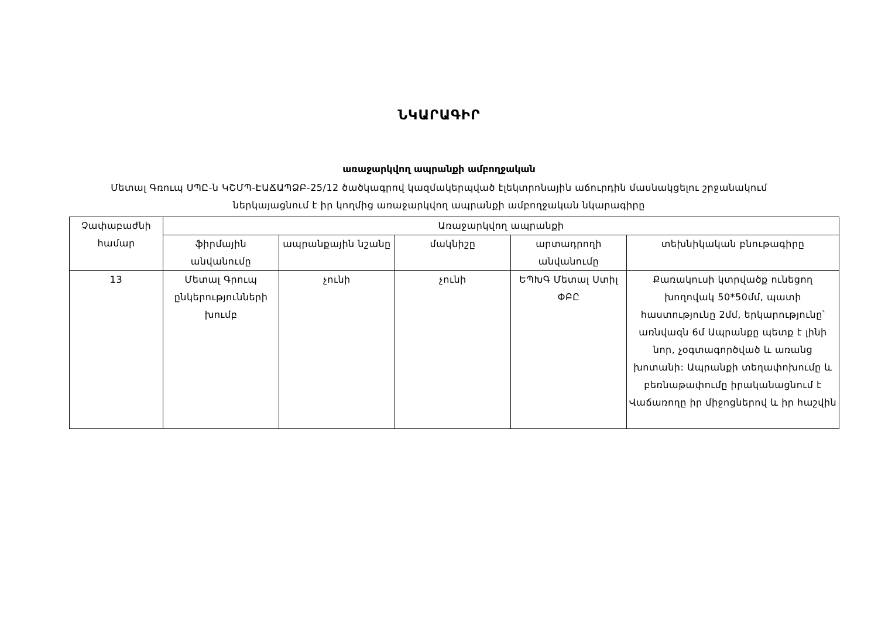ՆԿԱՐԱԳԻՐ
առաջարկվող ապրանքի ամբողջական
Մետալ Գռուպ ՍՊԸ-ն ԿՇՄՊ-ԷԱՃԱՊՁԲ-25/12 ծածկագրով կազմակերպված էլեկտրոնային աճուրդին մասնակցելու շրջանակում
ներկայացնում է իր կողմից առաջարկվող ապրանքի ամբողջական նկարագիրը
| Չափաբաժնի համար | Առաջարկվող ապրանքի | | | | |
| --- | --- | --- | --- | --- | --- |
| | ֆիրմային անվանումը | ապրանքային նշանը | մակնիշը | արտադրողի անվանումը | տեխնիկական բնութագիրը |
| 13 | Մետալ Գրուպ ընկերությունների խումբ | չունի | չունի | ԵՊԽԳ Մետալ Ստիլ ՓԲԸ | Քառակուսի կտրվածք ունեցող խողովակ 50*50մմ, պատի հաստությունը 2մմ, երկարությունը՝ առնվազն 6մ Ապրանքը պետք է լինի նոր, չօգտագործված և առանց խոտանի: Ապրանքի տեղափոխումը և բեռնաթափումը իրականացնում է Վաճառողը իր միջոցներով և իր հաշվին |